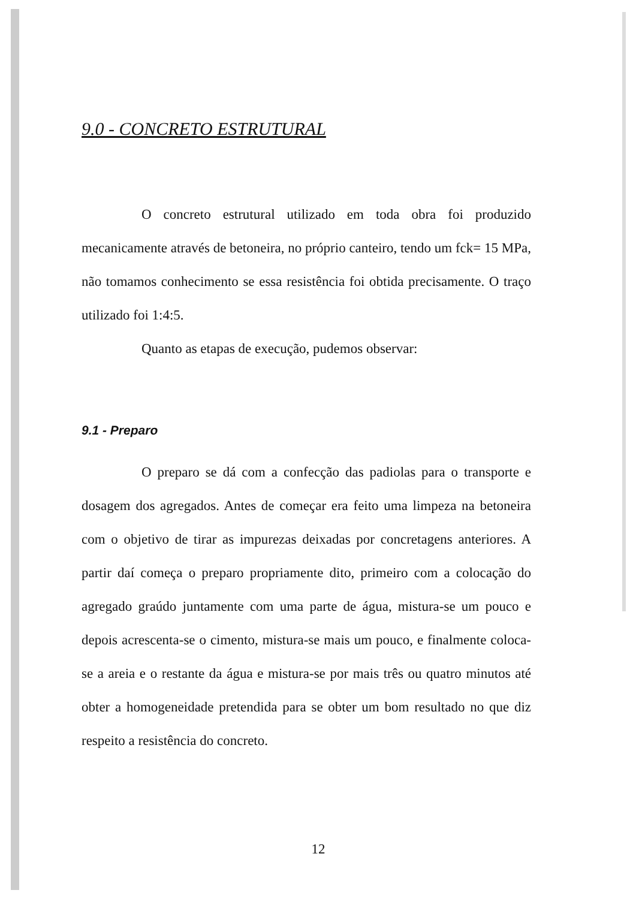9.0 - CONCRETO ESTRUTURAL
O concreto estrutural utilizado em toda obra foi produzido mecanicamente através de betoneira, no próprio canteiro, tendo um fck= 15 MPa, não tomamos conhecimento se essa resistência foi obtida precisamente. O traço utilizado foi 1:4:5.
Quanto as etapas de execução, pudemos observar:
9.1 - Preparo
O preparo se dá com a confecção das padiolas para o transporte e dosagem dos agregados. Antes de começar era feito uma limpeza na betoneira com o objetivo de tirar as impurezas deixadas por concretagens anteriores. A partir daí começa o preparo propriamente dito, primeiro com a colocação do agregado graúdo juntamente com uma parte de água, mistura-se um pouco e depois acrescenta-se o cimento, mistura-se mais um pouco, e finalmente coloca-se a areia e o restante da água e mistura-se por mais três ou quatro minutos até obter a homogeneidade pretendida para se obter um bom resultado no que diz respeito a resistência do concreto.
12